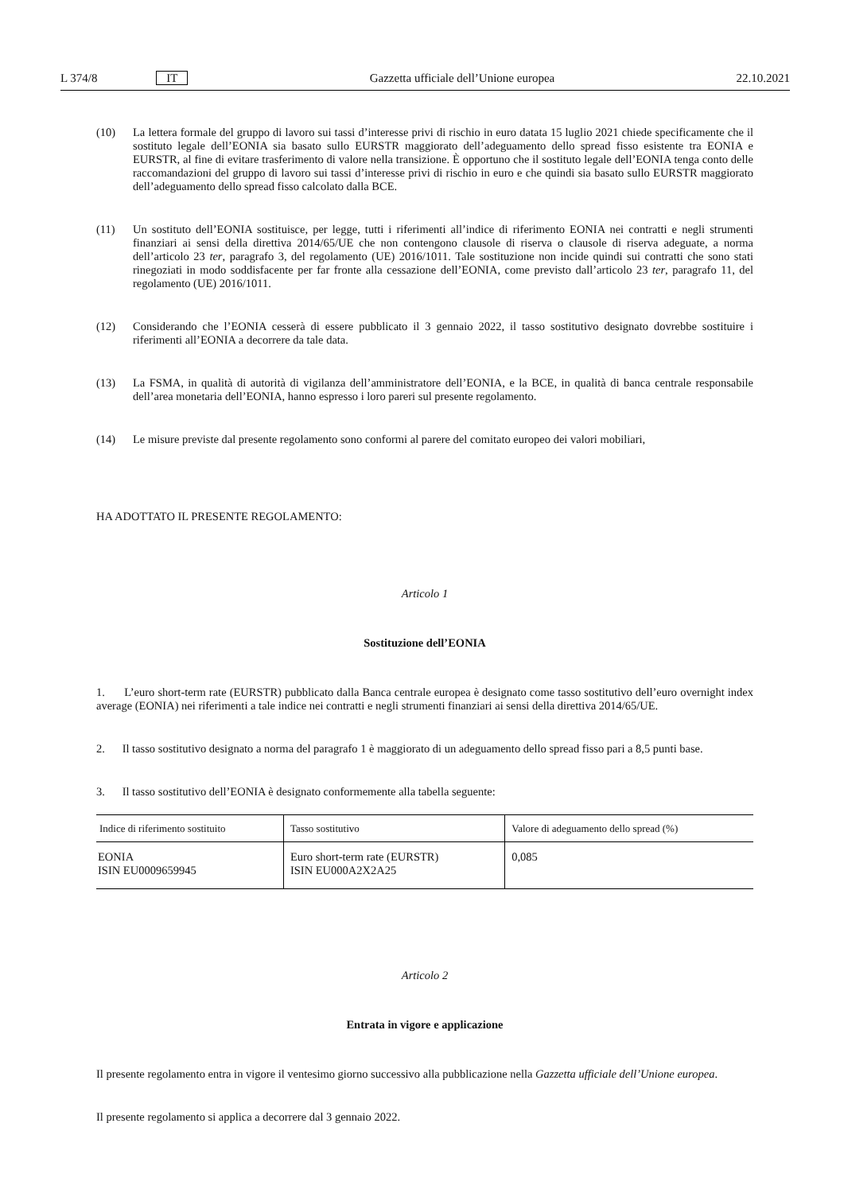L 374/8 IT Gazzetta ufficiale dell’Unione europea 22.10.2021
(10) La lettera formale del gruppo di lavoro sui tassi d’interesse privi di rischio in euro datata 15 luglio 2021 chiede specificamente che il sostituto legale dell’EONIA sia basato sullo EURSTR maggiorato dell’adeguamento dello spread fisso esistente tra EONIA e EURSTR, al fine di evitare trasferimento di valore nella transizione. È opportuno che il sostituto legale dell’EONIA tenga conto delle raccomandazioni del gruppo di lavoro sui tassi d’interesse privi di rischio in euro e che quindi sia basato sullo EURSTR maggiorato dell’adeguamento dello spread fisso calcolato dalla BCE.
(11) Un sostituto dell’EONIA sostituisce, per legge, tutti i riferimenti all’indice di riferimento EONIA nei contratti e negli strumenti finanziari ai sensi della direttiva 2014/65/UE che non contengono clausole di riserva o clausole di riserva adeguate, a norma dell’articolo 23 ter, paragrafo 3, del regolamento (UE) 2016/1011. Tale sostituzione non incide quindi sui contratti che sono stati rinegoziati in modo soddisfacente per far fronte alla cessazione dell’EONIA, come previsto dall’articolo 23 ter, paragrafo 11, del regolamento (UE) 2016/1011.
(12) Considerando che l’EONIA cesserà di essere pubblicato il 3 gennaio 2022, il tasso sostitutivo designato dovrebbe sostituire i riferimenti all’EONIA a decorrere da tale data.
(13) La FSMA, in qualità di autorità di vigilanza dell’amministratore dell’EONIA, e la BCE, in qualità di banca centrale responsabile dell’area monetaria dell’EONIA, hanno espresso i loro pareri sul presente regolamento.
(14) Le misure previste dal presente regolamento sono conformi al parere del comitato europeo dei valori mobiliari,
HA ADOTTATO IL PRESENTE REGOLAMENTO:
Articolo 1
Sostituzione dell’EONIA
1. L’euro short-term rate (EURSTR) pubblicato dalla Banca centrale europea è designato come tasso sostitutivo dell’euro overnight index average (EONIA) nei riferimenti a tale indice nei contratti e negli strumenti finanziari ai sensi della direttiva 2014/65/UE.
2. Il tasso sostitutivo designato a norma del paragrafo 1 è maggiorato di un adeguamento dello spread fisso pari a 8,5 punti base.
3. Il tasso sostitutivo dell’EONIA è designato conformemente alla tabella seguente:
| Indice di riferimento sostituito | Tasso sostitutivo | Valore di adeguamento dello spread (%) |
| --- | --- | --- |
| EONIA ISIN EU0009659945 | Euro short-term rate (EURSTR) ISIN EU000A2X2A25 | 0,085 |
Articolo 2
Entrata in vigore e applicazione
Il presente regolamento entra in vigore il ventesimo giorno successivo alla pubblicazione nella Gazzetta ufficiale dell’Unione europea.
Il presente regolamento si applica a decorrere dal 3 gennaio 2022.